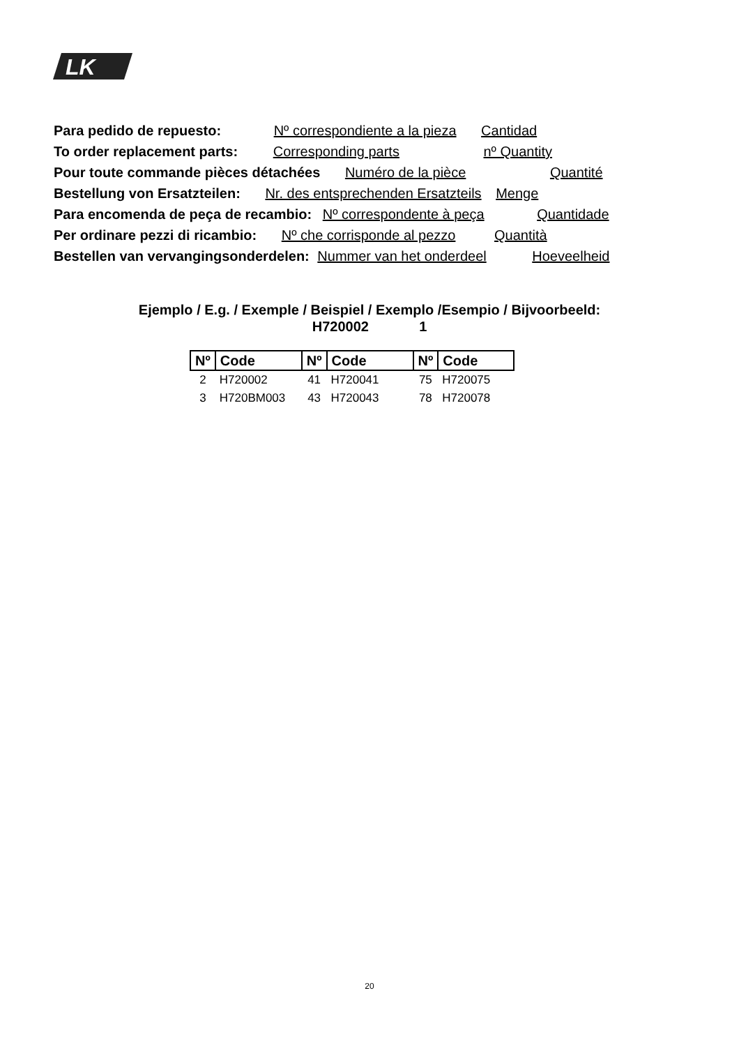LK
Para pedido de repuesto: Nº correspondiente a la pieza Cantidad
To order replacement parts: Corresponding parts nº Quantity
Pour toute commande pièces détachées Numéro de la pièce Quantité
Bestellung von Ersatzteilen: Nr. des entsprechenden Ersatzteils Menge
Para encomenda de peça de recambio: Nº correspondente à peça Quantidade
Per ordinare pezzi di ricambio: Nº che corrisponde al pezzo Quantità
Bestellen van vervangingsonderdelen: Nummer van het onderdeel Hoeveelheid
Ejemplo / E.g. / Exemple / Beispiel / Exemplo /Esempio / Bijvoorbeeld:
H720002 1
| Nº | Code | Nº | Code | Nº | Code |
| --- | --- | --- | --- | --- | --- |
| 2 | H720002 | 41 | H720041 | 75 | H720075 |
| 3 | H720BM003 | 43 | H720043 | 78 | H720078 |
20